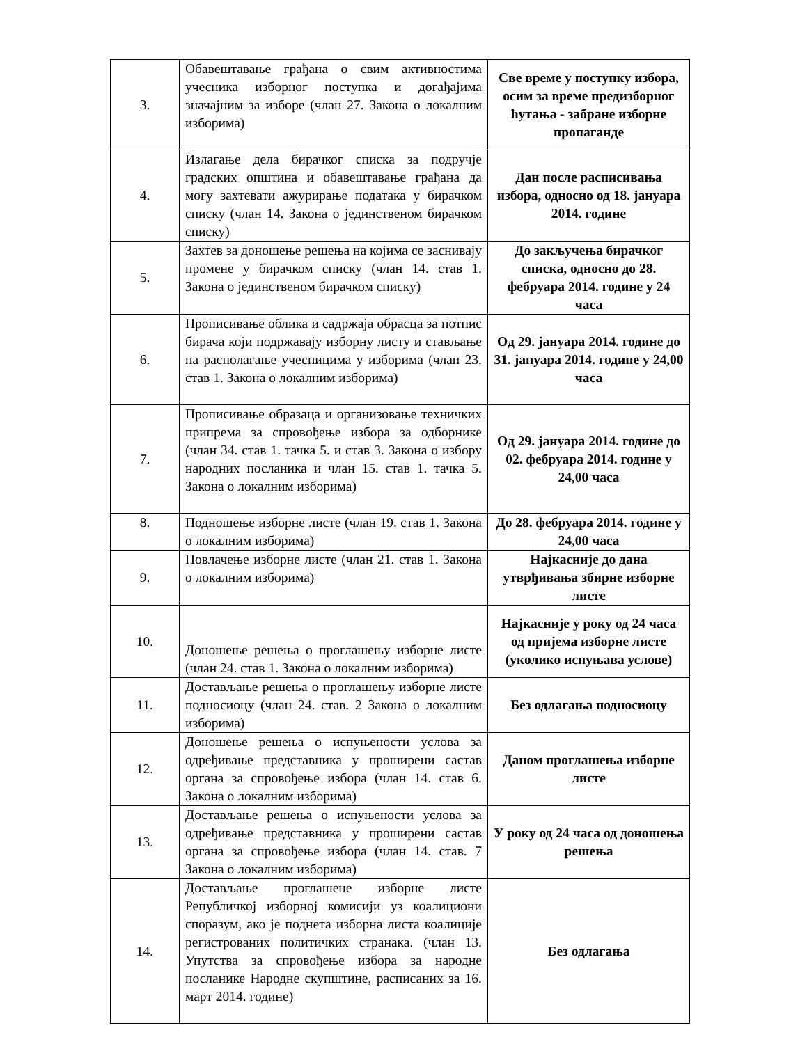| 3. | Обавештавање грађана о свим активностима учесника изборног поступка и догађајима значајним за изборе (члан 27. Закона о локалним изборима) | Све време у поступку избора, осим за време предизборног ћутања - забране изборне пропаганде |
| 4. | Излагање дела бирачког списка за подручје градских општина и обавештавање грађана да могу захтевати ажурирање података у бирачком списку (члан 14. Закона о јединственом бирачком списку) | Дан после расписивања избора, односно од 18. јануара 2014. године |
| 5. | Захтев за доношење решења на којима се заснивају промене у бирачком списку (члан 14. став 1. Закона о јединственом бирачком списку) | До закључења бирачког списка, односно до 28. фебруара 2014. године у 24 часа |
| 6. | Прописивање облика и садржаја обрасца за потпис бирача који подржавају изборну листу и стављање на располагање учесницима у изборима (члан 23. став 1. Закона о локалним изборима) | Од 29. јануара 2014. године до 31. јануара 2014. године у 24,00 часа |
| 7. | Прописивање образаца и организовање техничких припрема за спровођење избора за одборнике (члан 34. став 1. тачка 5. и став 3. Закона о избору народних посланика и члан 15. став 1. тачка 5. Закона о локалним изборима) | Од 29. јануара 2014. године до 02. фебруара 2014. године у 24,00 часа |
| 8. | Подношење изборне листе (члан 19. став 1. Закона о локалним изборима) | До 28. фебруара 2014. године у 24,00 часа |
| 9. | Повлачење изборне листе (члан 21. став 1. Закона о локалним изборима) | Најкасније до дана утврђивања збирне изборне листе |
| 10. | Доношење решења о проглашењу изборне листе (члан 24. став 1. Закона о локалним изборима) | Најкасније у року од 24 часа од пријема изборне листе (уколико испуњава услове) |
| 11. | Достављање решења о проглашењу изборне листе подносиоцу (члан 24. став. 2 Закона о локалним изборима) | Без одлагања подносиоцу |
| 12. | Доношење решења о испуњености услова за одређивање представника у проширени састав органа за спровођење избора (члан 14. став 6. Закона о локалним изборима) | Даном проглашења изборне листе |
| 13. | Достављање решења о испуњености услова за одређивање представника у проширени састав органа за спровођење избора (члан 14. став. 7 Закона о локалним изборима) | У року од 24 часа од доношења решења |
| 14. | Достављање проглашене изборне листе Републичкој изборној комисији уз коалициони споразум, ако је поднета изборна листа коалиције регистрованих политичких странака. (члан 13. Упутства за спровођење избора за народне посланике Народне скупштине, расписаних за 16. март 2014. године) | Без одлагања |